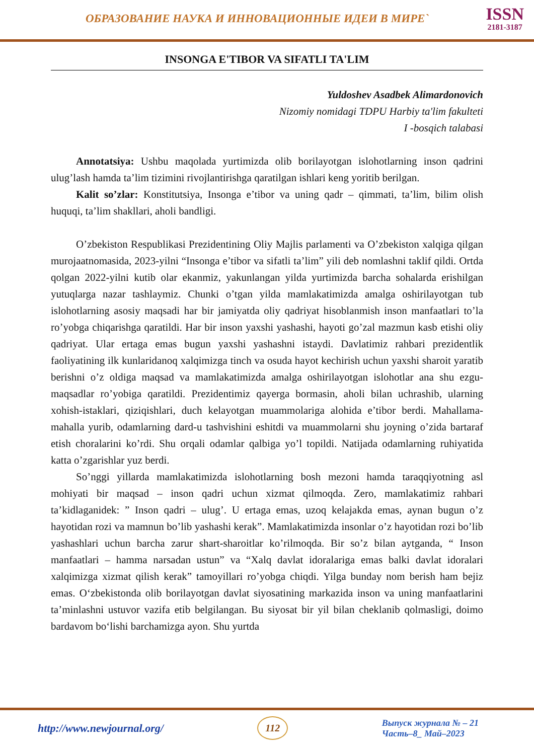ОБРАЗОВАНИЕ НАУКА И ИННОВАЦИОННЫЕ ИДЕИ В МИРЕ`
ISSN
2181-3187
INSONGA E'TIBOR VA SIFATLI TA'LIM
Yuldoshev Asadbek Alimardonovich
Nizomiy nomidagi TDPU Harbiy ta'lim fakulteti
I -bosqich talabasi
Annotatsiya: Ushbu maqolada yurtimizda olib borilayotgan islohotlarning inson qadrini ulug’lash hamda ta’lim tizimini rivojlantirishga qaratilgan ishlari keng yoritib berilgan.
Kalit so’zlar: Konstitutsiya, Insonga e’tibor va uning qadr – qimmati, ta’lim, bilim olish huquqi, ta’lim shakllari, aholi bandligi.
O’zbekiston Respublikasi Prezidentining Oliy Majlis parlamenti va O’zbekiston xalqiga qilgan murojaatnomasida, 2023-yilni “Insonga e’tibor va sifatli ta’lim” yili deb nomlashni taklif qildi. Ortda qolgan 2022-yilni kutib olar ekanmiz, yakunlangan yilda yurtimizda barcha sohalarda erishilgan yutuqlarga nazar tashlaymiz. Chunki o’tgan yilda mamlakatimizda amalga oshirilayotgan tub islohotlarning asosiy maqsadi har bir jamiyatda oliy qadriyat hisoblanmish inson manfaatlari to’la ro’yobga chiqarishga qaratildi. Har bir inson yaxshi yashashi, hayoti go’zal mazmun kasb etishi oliy qadriyat. Ular ertaga emas bugun yaxshi yashashni istaydi. Davlatimiz rahbari prezidentlik faoliyatining ilk kunlaridanoq xalqimizga tinch va osuda hayot kechirish uchun yaxshi sharoit yaratib berishni o’z oldiga maqsad va mamlakatimizda amalga oshirilayotgan islohotlar ana shu ezgu-maqsadlar ro’yobiga qaratildi. Prezidentimiz qayerga bormasin, aholi bilan uchrashib, ularning xohish-istaklari, qiziqishlari, duch kelayotgan muammolariga alohida e’tibor berdi. Mahallama-mahalla yurib, odamlarning dard-u tashvishini eshitdi va muammolarni shu joyning o’zida bartaraf etish choralarini ko’rdi. Shu orqali odamlar qalbiga yo’l topildi. Natijada odamlarning ruhiyatida katta o’zgarishlar yuz berdi.
So’nggi yillarda mamlakatimizda islohotlarning bosh mezoni hamda taraqqiyotning asl mohiyati bir maqsad – inson qadri uchun xizmat qilmoqda. Zero, mamlakatimiz rahbari ta’kidlaganidek: ” Inson qadri – ulug’. U ertaga emas, uzoq kelajakda emas, aynan bugun o’z hayotidan rozi va mamnun bo’lib yashashi kerak”. Mamlakatimizda insonlar o’z hayotidan rozi bo’lib yashashlari uchun barcha zarur shart-sharoitlar ko’rilmoqda. Bir so’z bilan aytganda, “ Inson manfaatlari – hamma narsadan ustun” va “Xalq davlat idoralariga emas balki davlat idoralari xalqimizga xizmat qilish kerak” tamoyillari ro’yobga chiqdi. Yilga bunday nom berish ham bejiz emas. O‘zbekistonda olib borilayotgan davlat siyosatining markazida inson va uning manfaatlarini ta’minlashni ustuvor vazifa etib belgilangan. Bu siyosat bir yil bilan cheklanib qolmasligi, doimo bardavom bo‘lishi barchamizga ayon. Shu yurtda
http://www.newjournal.org/ 112 Выпуск журнала № – 21
Часть–8_ Май–2023